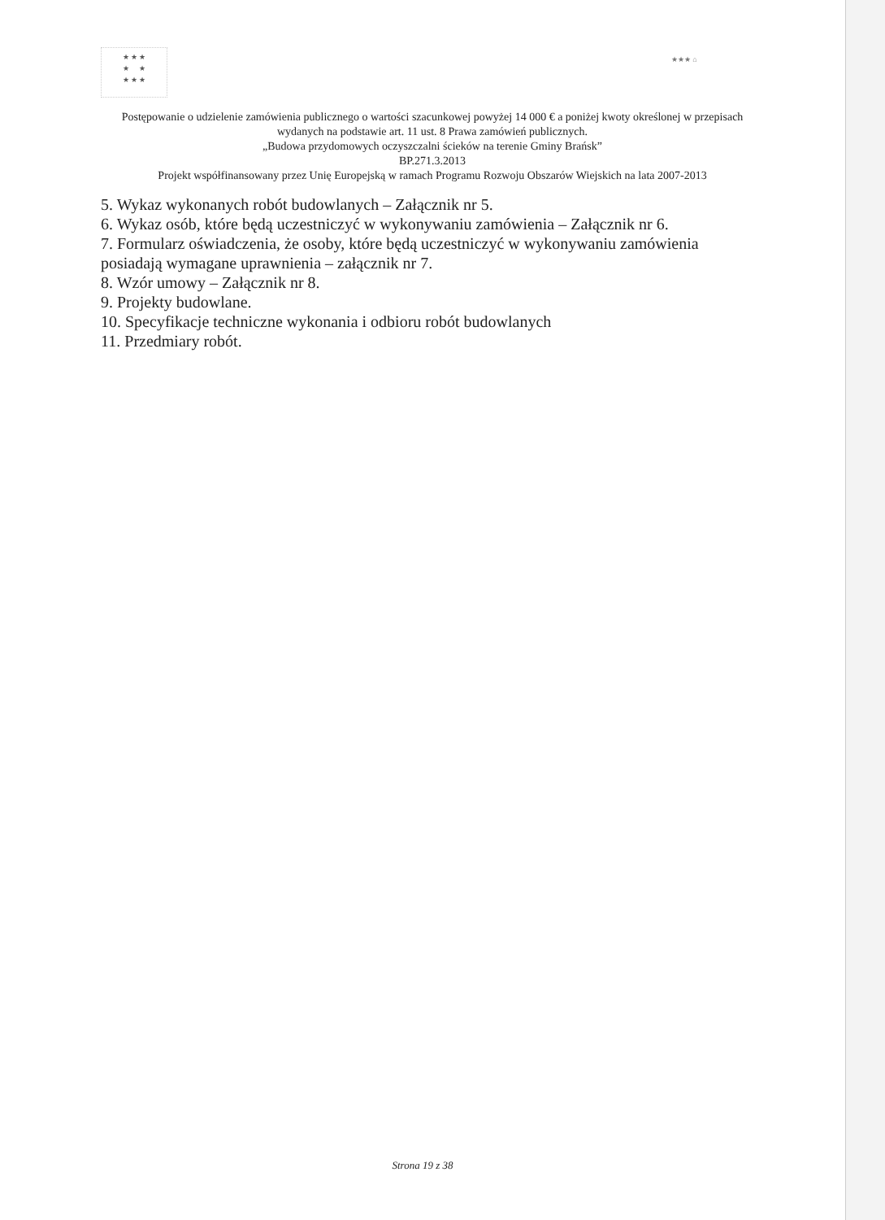★ ★ ★
★ ★
★ ★ ★
★★★ ⌂
Postępowanie o udzielenie zamówienia publicznego o wartości szacunkowej powyżej 14 000 € a poniżej kwoty określonej w przepisach wydanych na podstawie art. 11 ust. 8 Prawa zamówień publicznych.
„Budowa przydomowych oczyszczalni ścieków na terenie Gminy Brańsk”
BP.271.3.2013
Projekt współfinansowany przez Unię Europejską w ramach Programu Rozwoju Obszarów Wiejskich na lata 2007-2013
5. Wykaz wykonanych robót budowlanych – Załącznik nr 5.
6. Wykaz osób, które będą uczestniczyć w wykonywaniu zamówienia – Załącznik nr 6.
7. Formularz oświadczenia, że osoby, które będą uczestniczyć w wykonywaniu zamówienia posiadają wymagane uprawnienia – załącznik nr 7.
8. Wzór umowy – Załącznik nr 8.
9. Projekty budowlane.
10. Specyfikacje techniczne wykonania i odbioru robót budowlanych
11. Przedmiary robót.
Strona 19 z 38